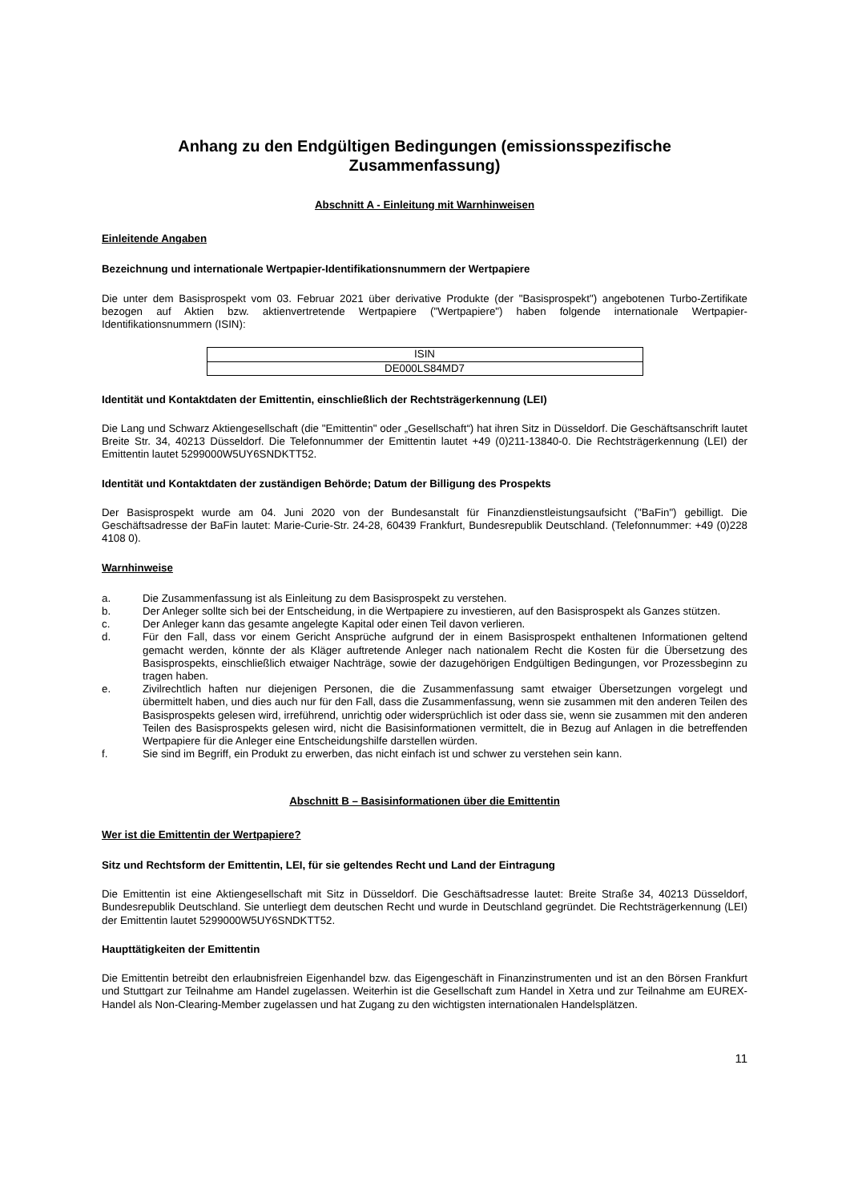Anhang zu den Endgültigen Bedingungen (emissionsspezifische
Zusammenfassung)
Abschnitt A - Einleitung mit Warnhinweisen
Einleitende Angaben
Bezeichnung und internationale Wertpapier-Identifikationsnummern der Wertpapiere
Die unter dem Basisprospekt vom 03. Februar 2021 über derivative Produkte (der "Basisprospekt") angebotenen Turbo-Zertifikate bezogen auf Aktien bzw. aktienvertretende Wertpapiere ("Wertpapiere") haben folgende internationale Wertpapier-Identifikationsnummern (ISIN):
| ISIN |
| --- |
| DE000LS84MD7 |
Identität und Kontaktdaten der Emittentin, einschließlich der Rechtsträgerkennung (LEI)
Die Lang und Schwarz Aktiengesellschaft (die "Emittentin" oder „Gesellschaft“) hat ihren Sitz in Düsseldorf. Die Geschäftsanschrift lautet Breite Str. 34, 40213 Düsseldorf. Die Telefonnummer der Emittentin lautet +49 (0)211-13840-0. Die Rechtsträgerkennung (LEI) der Emittentin lautet 5299000W5UY6SNDKTT52.
Identität und Kontaktdaten der zuständigen Behörde; Datum der Billigung des Prospekts
Der Basisprospekt wurde am 04. Juni 2020 von der Bundesanstalt für Finanzdienstleistungsaufsicht ("BaFin") gebilligt. Die Geschäftsadresse der BaFin lautet: Marie-Curie-Str. 24-28, 60439 Frankfurt, Bundesrepublik Deutschland. (Telefonnummer: +49 (0)228 4108 0).
Warnhinweise
a. Die Zusammenfassung ist als Einleitung zu dem Basisprospekt zu verstehen.
b. Der Anleger sollte sich bei der Entscheidung, in die Wertpapiere zu investieren, auf den Basisprospekt als Ganzes stützen.
c. Der Anleger kann das gesamte angelegte Kapital oder einen Teil davon verlieren.
d. Für den Fall, dass vor einem Gericht Ansprüche aufgrund der in einem Basisprospekt enthaltenen Informationen geltend gemacht werden, könnte der als Kläger auftretende Anleger nach nationalem Recht die Kosten für die Übersetzung des Basisprospekts, einschließlich etwaiger Nachträge, sowie der dazugehörigen Endgültigen Bedingungen, vor Prozessbeginn zu tragen haben.
e. Zivilrechtlich haften nur diejenigen Personen, die die Zusammenfassung samt etwaiger Übersetzungen vorgelegt und übermittelt haben, und dies auch nur für den Fall, dass die Zusammenfassung, wenn sie zusammen mit den anderen Teilen des Basisprospekts gelesen wird, irreführend, unrichtig oder widersprüchlich ist oder dass sie, wenn sie zusammen mit den anderen Teilen des Basisprospekts gelesen wird, nicht die Basisinformationen vermittelt, die in Bezug auf Anlagen in die betreffenden Wertpapiere für die Anleger eine Entscheidungshilfe darstellen würden.
f. Sie sind im Begriff, ein Produkt zu erwerben, das nicht einfach ist und schwer zu verstehen sein kann.
Abschnitt B – Basisinformationen über die Emittentin
Wer ist die Emittentin der Wertpapiere?
Sitz und Rechtsform der Emittentin, LEI, für sie geltendes Recht und Land der Eintragung
Die Emittentin ist eine Aktiengesellschaft mit Sitz in Düsseldorf. Die Geschäftsadresse lautet: Breite Straße 34, 40213 Düsseldorf, Bundesrepublik Deutschland. Sie unterliegt dem deutschen Recht und wurde in Deutschland gegründet. Die Rechtsträgerkennung (LEI) der Emittentin lautet 5299000W5UY6SNDKTT52.
Haupttätigkeiten der Emittentin
Die Emittentin betreibt den erlaubnisfreien Eigenhandel bzw. das Eigengeschäft in Finanzinstrumenten und ist an den Börsen Frankfurt und Stuttgart zur Teilnahme am Handel zugelassen. Weiterhin ist die Gesellschaft zum Handel in Xetra und zur Teilnahme am EUREX-Handel als Non-Clearing-Member zugelassen und hat Zugang zu den wichtigsten internationalen Handelsplätzen.
11